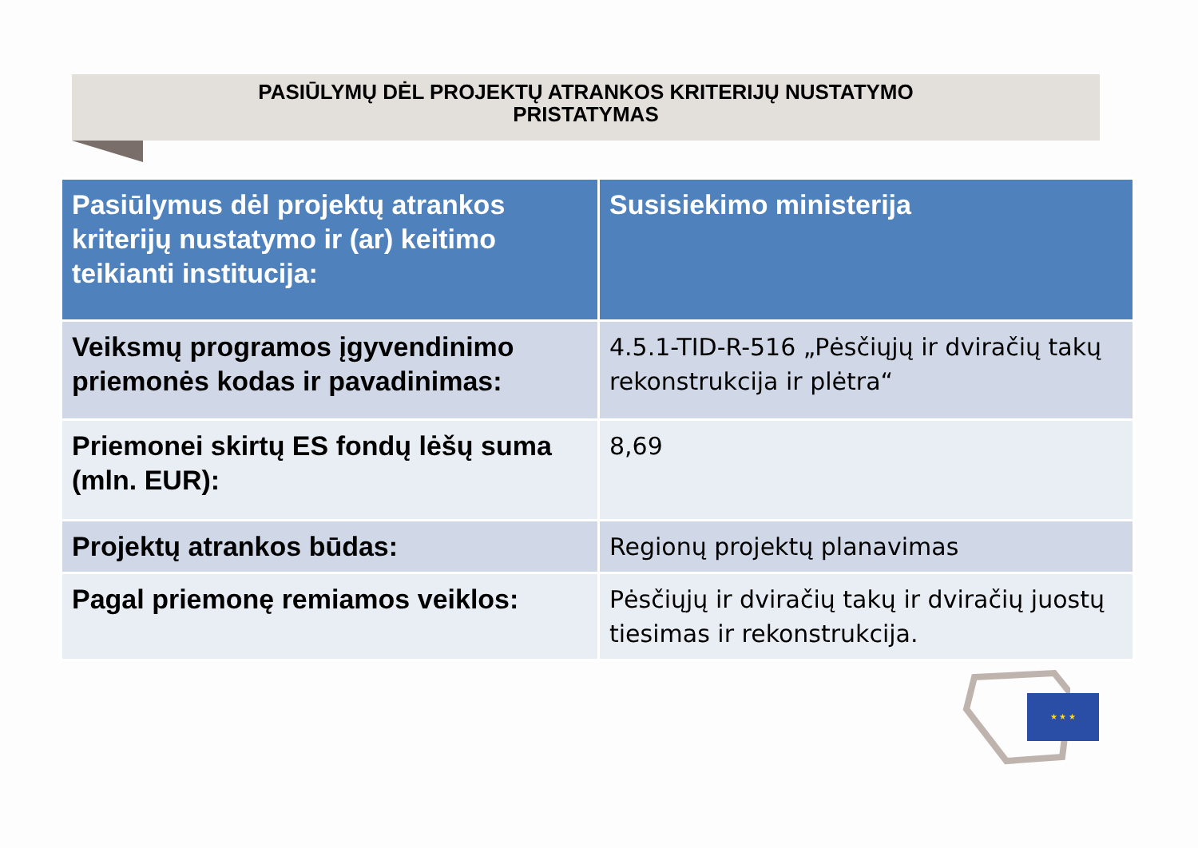PASIŪLYMŲ DĖL PROJEKTŲ ATRANKOS KRITERIJŲ NUSTATYMO
PRISTATYMAS
| Pasiūlymus dėl projektų atrankos kriterijų nustatymo ir (ar) keitimo teikianti institucija: | Susisiekimo ministerija |
| --- | --- |
| Veiksmų programos įgyvendinimo priemonės kodas ir pavadinimas: | 4.5.1-TID-R-516 „Pėsčiųjų ir dviračių takų rekonstrukcija ir plėtra“ |
| Priemonei skirtų ES fondų lėšų suma (mln. EUR): | 8,69 |
| Projektų atrankos būdas: | Regionų projektų planavimas |
| Pagal priemonę remiamos veiklos: | Pėsčiųjų ir dviračių takų ir dviračių juostų tiesimas ir rekonstrukcija. |
★ ★ ★